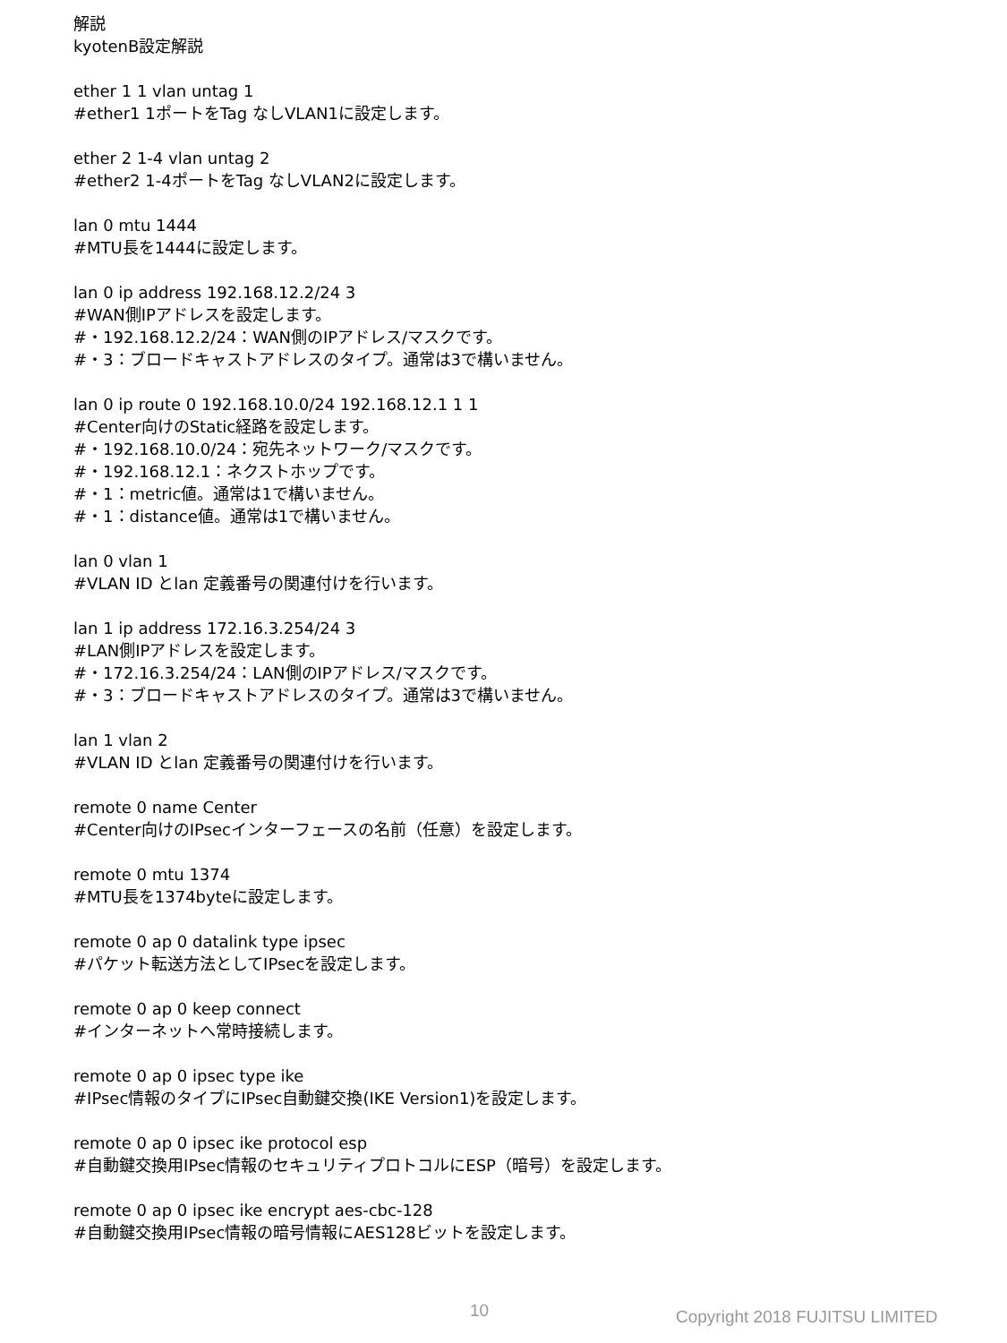解説
kyotenB設定解説
ether 1 1 vlan untag 1
#ether1 1ポートをTag なしVLAN1に設定します。
ether 2 1-4 vlan untag 2
#ether2 1-4ポートをTag なしVLAN2に設定します。
lan 0 mtu 1444
#MTU長を1444に設定します。
lan 0 ip address 192.168.12.2/24 3
#WAN側IPアドレスを設定します。
#・192.168.12.2/24：WAN側のIPアドレス/マスクです。
#・3：ブロードキャストアドレスのタイプ。通常は3で構いません。
lan 0 ip route 0 192.168.10.0/24 192.168.12.1 1 1
#Center向けのStatic経路を設定します。
#・192.168.10.0/24：宛先ネットワーク/マスクです。
#・192.168.12.1：ネクストホップです。
#・1：metric値。通常は1で構いません。
#・1：distance値。通常は1で構いません。
lan 0 vlan 1
#VLAN ID とlan 定義番号の関連付けを行います。
lan 1 ip address 172.16.3.254/24 3
#LAN側IPアドレスを設定します。
#・172.16.3.254/24：LAN側のIPアドレス/マスクです。
#・3：ブロードキャストアドレスのタイプ。通常は3で構いません。
lan 1 vlan 2
#VLAN ID とlan 定義番号の関連付けを行います。
remote 0 name Center
#Center向けのIPsecインターフェースの名前（任意）を設定します。
remote 0 mtu 1374
#MTU長を1374byteに設定します。
remote 0 ap 0 datalink type ipsec
#パケット転送方法としてIPsecを設定します。
remote 0 ap 0 keep connect
#インターネットへ常時接続します。
remote 0 ap 0 ipsec type ike
#IPsec情報のタイプにIPsec自動鍵交換(IKE Version1)を設定します。
remote 0 ap 0 ipsec ike protocol esp
#自動鍵交換用IPsec情報のセキュリティプロトコルにESP（暗号）を設定します。
remote 0 ap 0 ipsec ike encrypt aes-cbc-128
#自動鍵交換用IPsec情報の暗号情報にAES128ビットを設定します。
10 Copyright 2018 FUJITSU LIMITED